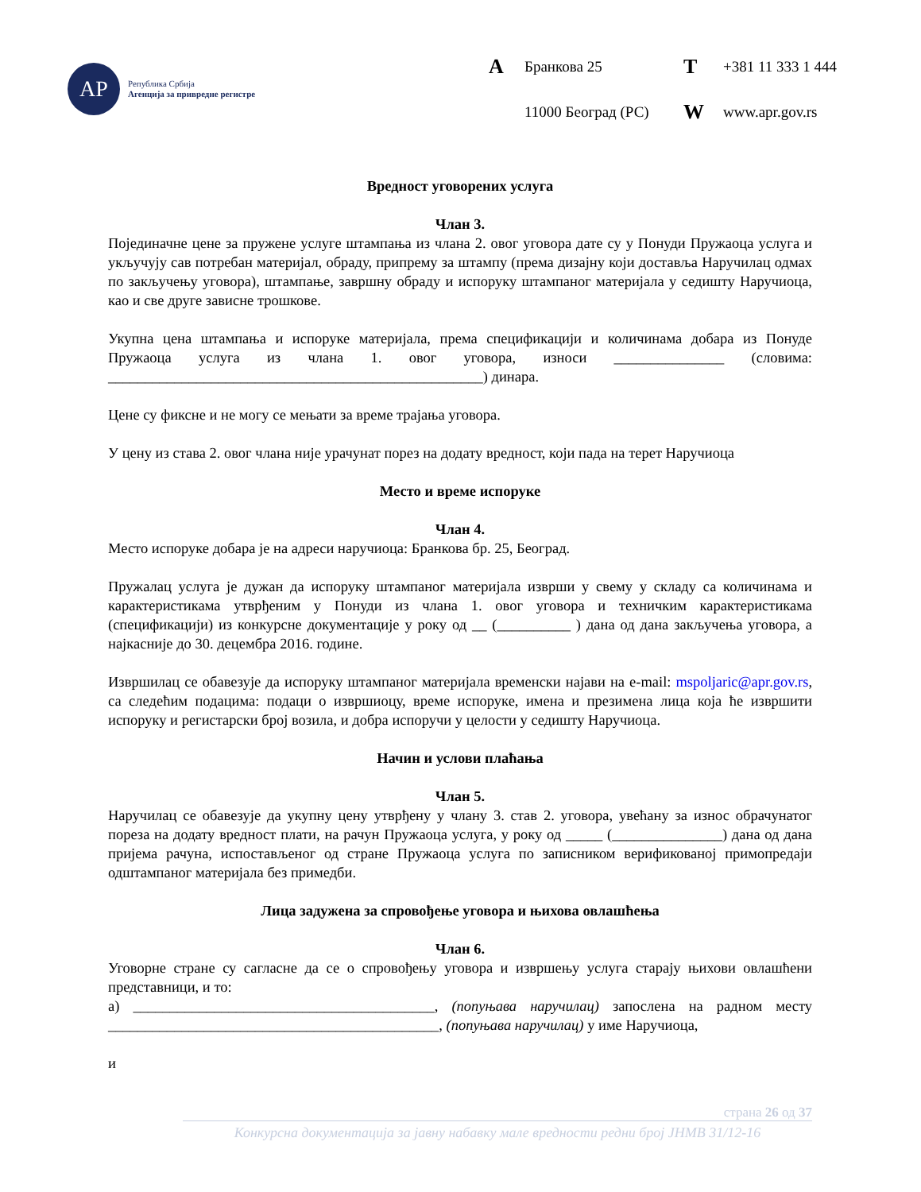АР
Република Србија
Агенција за привредне регистре
A Бранкова 25 T +381 11 333 1 444 11000 Београд (РС) W www.apr.gov.rs
Вредност уговорених услуга
Члан 3.
Појединачне цене за пружене услуге штампања из члана 2. овог уговора дате су у Понуди Пружаоца услуга и укључују сав потребан материјал, обраду, припрему за штампу (према дизајну који доставља Наручилац одмах по закључењу уговора), штампање, завршну обраду и испоруку штампаног материјала у седишту Наручиоца, као и све друге зависне трошкове.
Укупна цена штампања и испоруке материјала, према спецификацији и количинама добара из Понуде Пружаоца услуга из члана 1. овог уговора, износи _______________ (словима: ___________________________________________________) динара.
Цене су фиксне и не могу се мењати за време трајања уговора.
У цену из става 2. овог члана није урачунат порез на додату вредност, који пада на терет Наручиоца
Место и време испоруке
Члан 4.
Место испоруке добара је на адреси наручиоца: Бранкова бр. 25, Београд.
Пружалац услуга је дужан да испоруку штампаног материјала изврши у свему у складу са количинама и карактеристикама утврђеним у Понуди из члана 1. овог уговора и техничким карактеристикама (спецификацији) из конкурсне документације у року од __ (__________ ) дана од дана закључења уговора, а најкасније до 30. децембра 2016. године.
Извршилац се обавезује да испоруку штампаног материјала временски најави на e-mail: mspoljaric@apr.gov.rs, са следећим подацима: подаци о извршиоцу, време испоруке, имена и презимена лица која ће извршити испоруку и регистарски број возила, и добра испоручи у целости у седишту Наручиоца.
Начин и услови плаћања
Члан 5.
Наручилац се обавезује да укупну цену утврђену у члану 3. став 2. уговора, увећану за износ обрачунатог пореза на додату вредност плати, на рачун Пружаоца услуга, у року од _____ (_______________) дана од дана пријема рачуна, испостављеног од стране Пружаоца услуга по записником верификованој примопредаји одштампаног материјала без примедби.
Лица задужена за спровођење уговора и њихова овлашћења
Члан 6.
Уговорне стране су сагласне да се о спровођењу уговора и извршењу услуга старају њихови овлашћени представници, и то:
а) _________________________________________, (попуњава наручилац) запослена на радном месту _____________________________________________, (попуњава наручилац) у име Наручиоца,
и
страна 26 од 37
Конкурсна документација за јавну набавку мале вредности редни број ЈНМВ 31/12-16